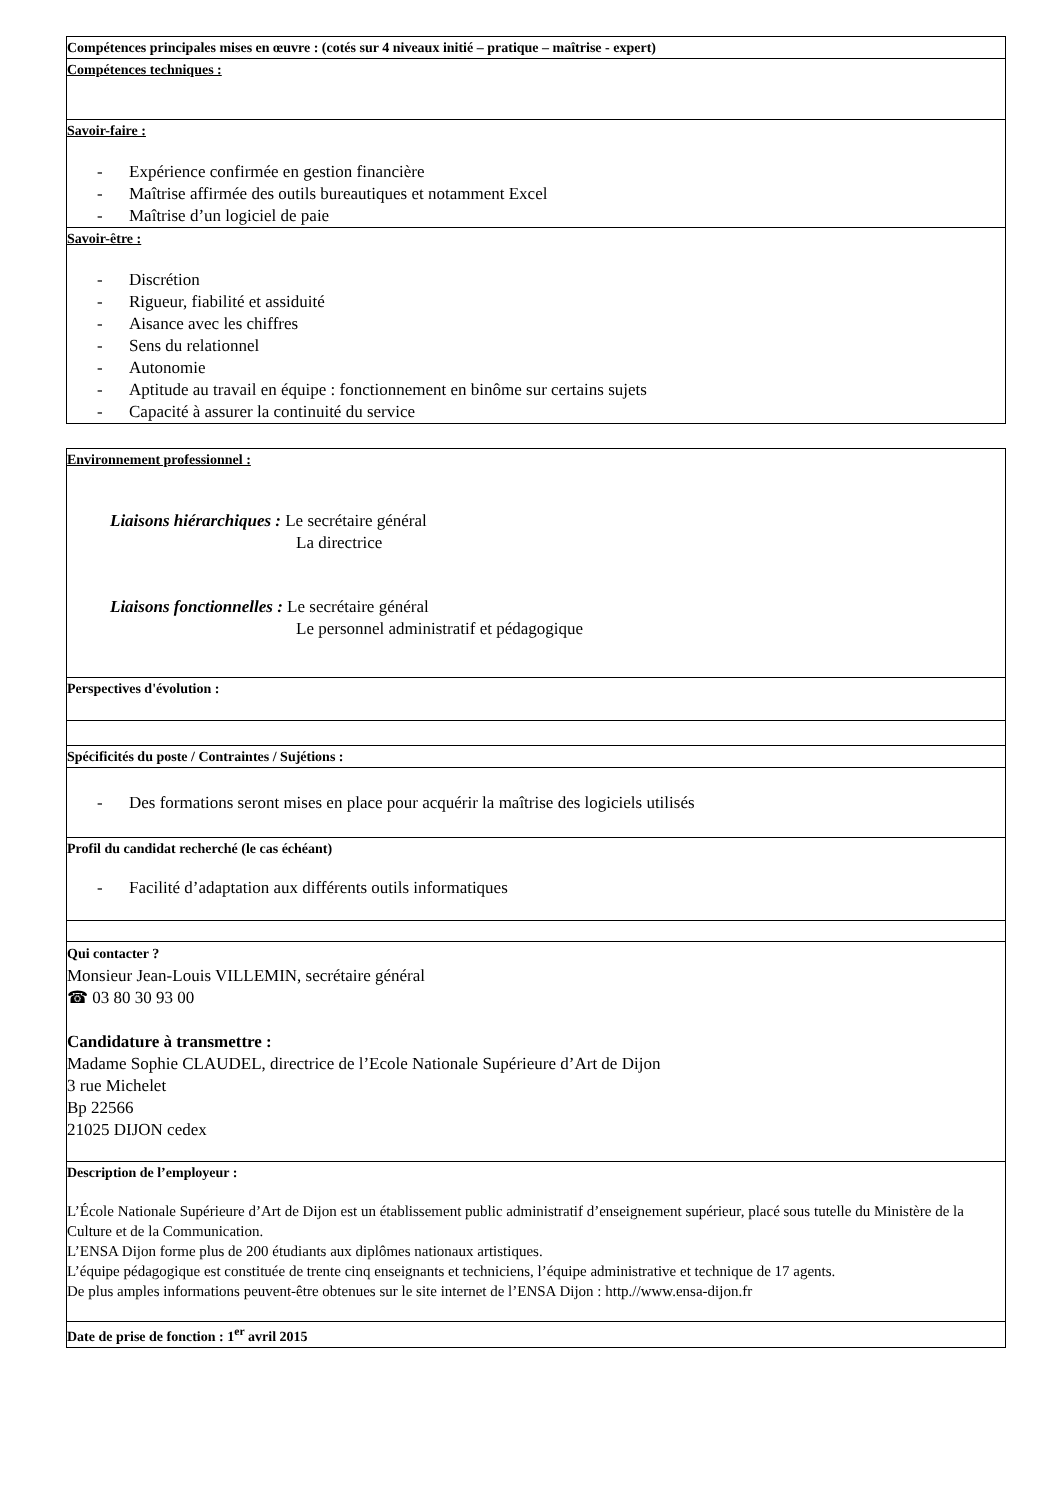Compétences principales mises en œuvre : (cotés sur 4 niveaux initié – pratique – maîtrise - expert)
Compétences techniques :
Savoir-faire :
- Expérience confirmée en gestion financière
- Maîtrise affirmée des outils bureautiques et notamment Excel
- Maîtrise d’un logiciel de paie
Savoir-être :
- Discrétion
- Rigueur, fiabilité et assiduité
- Aisance avec les chiffres
- Sens du relationnel
- Autonomie
- Aptitude au travail en équipe : fonctionnement en binôme sur certains sujets
- Capacité à assurer la continuité du service
Environnement professionnel :
Liaisons hiérarchiques : Le secrétaire général
La directrice
Liaisons fonctionnelles : Le secrétaire général
Le personnel administratif et pédagogique
Perspectives d'évolution :
Spécificités du poste / Contraintes / Sujétions :
- Des formations seront mises en place pour acquérir la maîtrise des logiciels utilisés
Profil du candidat recherché (le cas échéant)
- Facilité d’adaptation aux différents outils informatiques
Qui contacter ?
Monsieur Jean-Louis VILLEMIN, secrétaire général
☎ 03 80 30 93 00
Candidature à transmettre :
Madame Sophie CLAUDEL, directrice de l’Ecole Nationale Supérieure d’Art de Dijon
3 rue Michelet
Bp 22566
21025 DIJON cedex
Description de l’employeur :
L’École Nationale Supérieure d’Art de Dijon est un établissement public administratif d’enseignement supérieur, placé sous tutelle du Ministère de la Culture et de la Communication.
L’ENSA Dijon forme plus de 200 étudiants aux diplômes nationaux artistiques.
L’équipe pédagogique est constituée de trente cinq enseignants et techniciens, l’équipe administrative et technique de 17 agents.
De plus amples informations peuvent-être obtenues sur le site internet de l’ENSA Dijon : http.//www.ensa-dijon.fr
Date de prise de fonction : 1<sup>er</sup> avril 2015